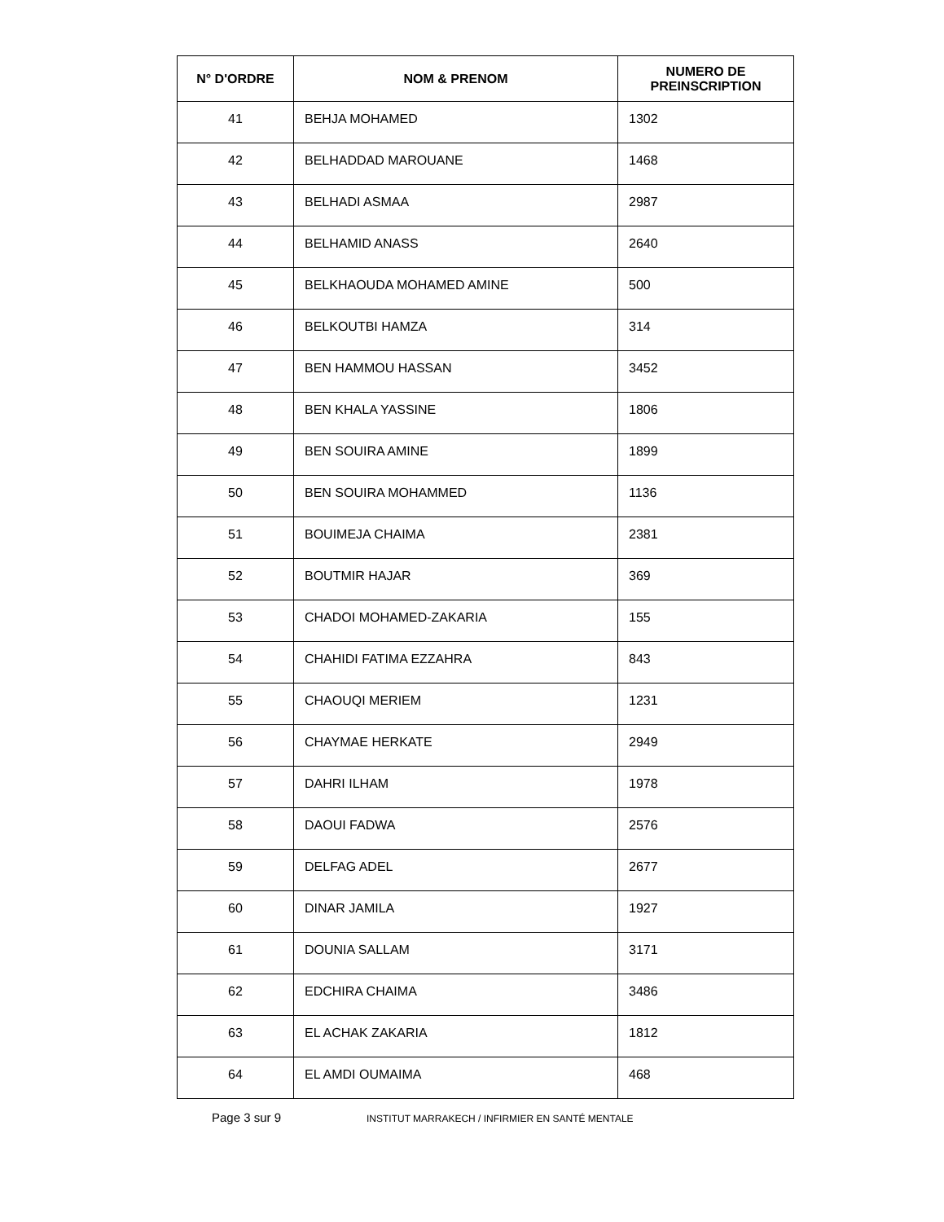| N° D'ORDRE | NOM & PRENOM | NUMERO DE PREINSCRIPTION |
| --- | --- | --- |
| 41 | BEHJA MOHAMED | 1302 |
| 42 | BELHADDAD MAROUANE | 1468 |
| 43 | BELHADI ASMAA | 2987 |
| 44 | BELHAMID ANASS | 2640 |
| 45 | BELKHAOUDA MOHAMED AMINE | 500 |
| 46 | BELKOUTBI HAMZA | 314 |
| 47 | BEN HAMMOU HASSAN | 3452 |
| 48 | BEN KHALA YASSINE | 1806 |
| 49 | BEN SOUIRA AMINE | 1899 |
| 50 | BEN SOUIRA MOHAMMED | 1136 |
| 51 | BOUIMEJA CHAIMA | 2381 |
| 52 | BOUTMIR HAJAR | 369 |
| 53 | CHADOI MOHAMED-ZAKARIA | 155 |
| 54 | CHAHIDI FATIMA EZZAHRA | 843 |
| 55 | CHAOUQI MERIEM | 1231 |
| 56 | CHAYMAE HERKATE | 2949 |
| 57 | DAHRI ILHAM | 1978 |
| 58 | DAOUI FADWA | 2576 |
| 59 | DELFAG ADEL | 2677 |
| 60 | DINAR JAMILA | 1927 |
| 61 | DOUNIA SALLAM | 3171 |
| 62 | EDCHIRA CHAIMA | 3486 |
| 63 | EL ACHAK ZAKARIA | 1812 |
| 64 | EL AMDI OUMAIMA | 468 |
Page 3 sur 9 INSTITUT MARRAKECH / INFIRMIER EN SANTÉ MENTALE